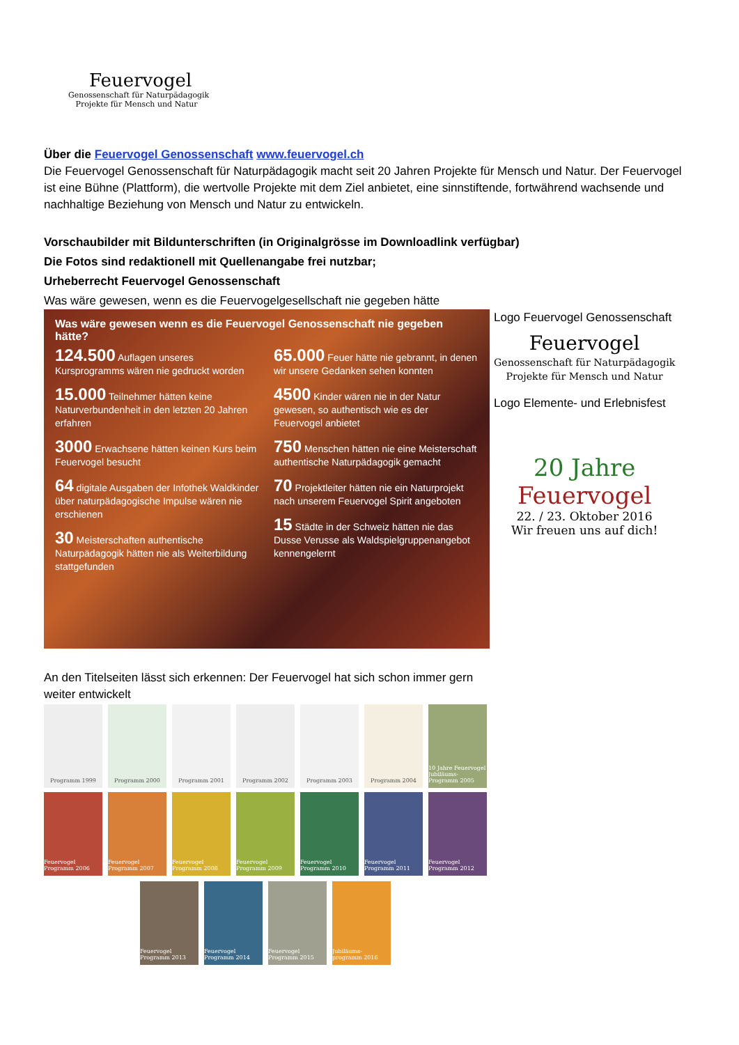Feuervogel
Genossenschaft für Naturpädagogik
Projekte für Mensch und Natur
Über die Feuervogel Genossenschaft www.feuervogel.ch
Die Feuervogel Genossenschaft für Naturpädagogik macht seit 20 Jahren Projekte für Mensch und Natur. Der Feuervogel ist eine Bühne (Plattform), die wertvolle Projekte mit dem Ziel anbietet, eine sinnstiftende, fortwährend wachsende und nachhaltige Beziehung von Mensch und Natur zu entwickeln.
Vorschaubilder mit Bildunterschriften (in Originalgrösse im Downloadlink verfügbar)
Die Fotos sind redaktionell mit Quellenangabe frei nutzbar;
Urheberrecht Feuervogel Genossenschaft
Was wäre gewesen, wenn es die Feuervogelgesellschaft nie gegeben hätte
Was wäre gewesen wenn es die Feuervogel Genossenschaft nie gegeben hätte?
124.500 Auflagen unseres Kursprogramms wären nie gedruckt worden
15.000 Teilnehmer hätten keine Naturverbundenheit in den letzten 20 Jahren erfahren
3000 Erwachsene hätten keinen Kurs beim Feuervogel besucht
64 digitale Ausgaben der Infothek Waldkinder über naturpädagogische Impulse wären nie erschienen
30 Meisterschaften authentische Naturpädagogik hätten nie als Weiterbildung stattgefunden
65.000 Feuer hätte nie gebrannt, in denen wir unsere Gedanken sehen konnten
4500 Kinder wären nie in der Natur gewesen, so authentisch wie es der Feuervogel anbietet
750 Menschen hätten nie eine Meisterschaft authentische Naturpädagogik gemacht
70 Projektleiter hätten nie ein Naturprojekt nach unserem Feuervogel Spirit angeboten
15 Städte in der Schweiz hätten nie das Dusse Verusse als Waldspielgruppenangebot kennengelernt
Logo Feuervogel Genossenschaft
Feuervogel
Genossenschaft für Naturpädagogik
Projekte für Mensch und Natur
Logo Elemente- und Erlebnisfest
20 Jahre
Feuervogel
22. / 23. Oktober 2016
Wir freuen uns auf dich!
An den Titelseiten lässt sich erkennen: Der Feuervogel hat sich schon immer gern weiter entwickelt
Programm 1999 Programm 2000 Programm 2001 Programm 2002 Programm 2003 Programm 2004 10 Jahre Feuervogel Jubiläums-Programm 2005
Feuervogel Programm 2006
Feuervogel Programm 2007
Feuervogel Programm 2008
Feuervogel Programm 2009
Feuervogel Programm 2010
Feuervogel Programm 2011
Feuervogel Programm 2012
Feuervogel Programm 2013
Feuervogel Programm 2014
Feuervogel Programm 2015
Jubiläums-programm 2016